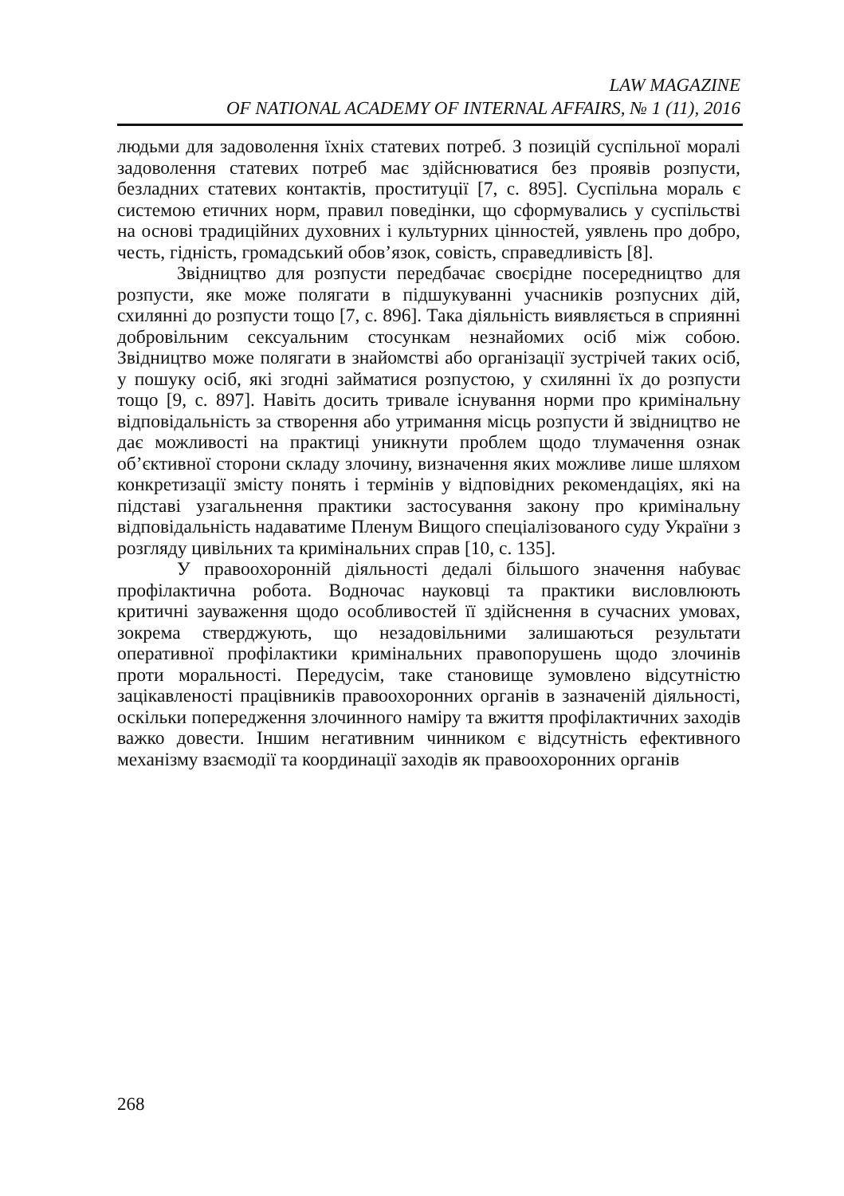LAW MAGAZINE
OF NATIONAL ACADEMY OF INTERNAL AFFAIRS, № 1 (11), 2016
людьми для задоволення їхніх статевих потреб. З позицій суспільної моралі задоволення статевих потреб має здійснюватися без проявів розпусти, безладних статевих контактів, проституції [7, с. 895]. Суспільна мораль є системою етичних норм, правил поведінки, що сформувались у суспільстві на основі традиційних духовних і культурних цінностей, уявлень про добро, честь, гідність, громадський обов’язок, совість, справедливість [8].
Звідництво для розпусти передбачає своєрідне посередництво для розпусти, яке може полягати в підшукуванні учасників розпусних дій, схилянні до розпусти тощо [7, с. 896]. Така діяльність виявляється в сприянні добровільним сексуальним стосункам незнайомих осіб між собою. Звідництво може полягати в знайомстві або організації зустрічей таких осіб, у пошуку осіб, які згодні займатися розпустою, у схилянні їх до розпусти тощо [9, с. 897]. Навіть досить тривале існування норми про кримінальну відповідальність за створення або утримання місць розпусти й звідництво не дає можливості на практиці уникнути проблем щодо тлумачення ознак об’єктивної сторони складу злочину, визначення яких можливе лише шляхом конкретизації змісту понять і термінів у відповідних рекомендаціях, які на підставі узагальнення практики застосування закону про кримінальну відповідальність надаватиме Пленум Вищого спеціалізованого суду України з розгляду цивільних та кримінальних справ [10, с. 135].
У правоохоронній діяльності дедалі більшого значення набуває профілактична робота. Водночас науковці та практики висловлюють критичні зауваження щодо особливостей її здійснення в сучасних умовах, зокрема стверджують, що незадовільними залишаються результати оперативної профілактики кримінальних правопорушень щодо злочинів проти моральності. Передусім, таке становище зумовлено відсутністю зацікавленості працівників правоохоронних органів в зазначеній діяльності, оскільки попередження злочинного наміру та вжиття профілактичних заходів важко довести. Іншим негативним чинником є відсутність ефективного механізму взаємодії та координації заходів як правоохоронних органів
268